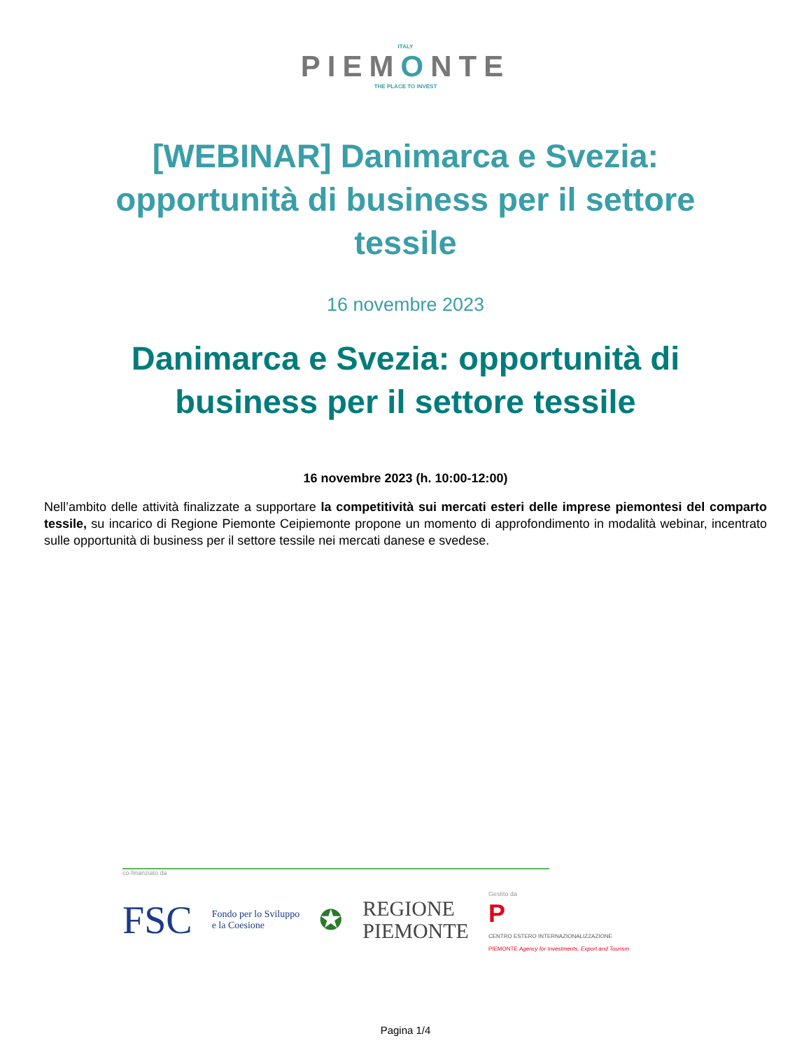ITALY
PIEMONTE
THE PLACE TO INVEST
[WEBINAR] Danimarca e Svezia: opportunità di business per il settore tessile
16 novembre 2023
Danimarca e Svezia: opportunità di business per il settore tessile
16 novembre 2023 (h. 10:00-12:00)
Nell’ambito delle attività finalizzate a supportare la competitività sui mercati esteri delle imprese piemontesi del comparto tessile, su incarico di Regione Piemonte Ceipiemonte propone un momento di approfondimento in modalità webinar, incentrato sulle opportunità di business per il settore tessile nei mercati danese e svedese.
co-finanziato da
FSC Fondo per lo Sviluppo
e la Coesione ✪ REGIONE
PIEMONTE Gestito da
P
CENTRO ESTERO INTERNAZIONALIZZAZIONE
PIEMONTE Agency for Investments, Export and Tourism
Pagina 1/4